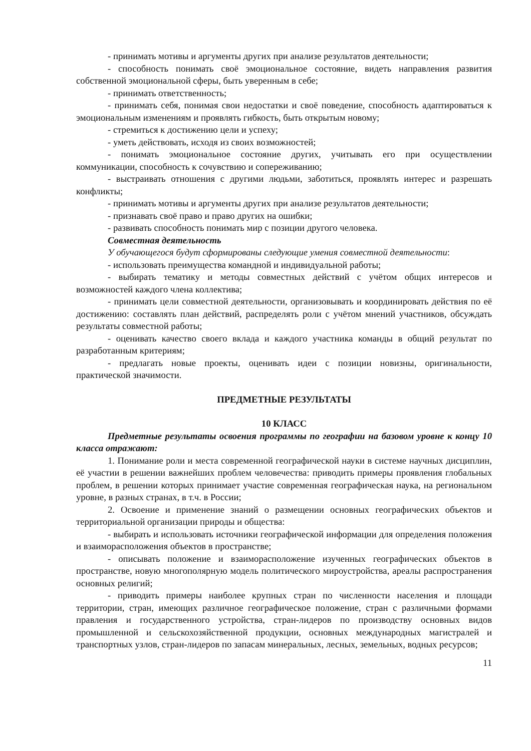- принимать мотивы и аргументы других при анализе результатов деятельности;
- способность понимать своё эмоциональное состояние, видеть направления развития собственной эмоциональной сферы, быть уверенным в себе;
- принимать ответственность;
- принимать себя, понимая свои недостатки и своё поведение, способность адаптироваться к эмоциональным изменениям и проявлять гибкость, быть открытым новому;
- стремиться к достижению цели и успеху;
- уметь действовать, исходя из своих возможностей;
- понимать эмоциональное состояние других, учитывать его при осуществлении коммуникации, способность к сочувствию и сопереживанию;
- выстраивать отношения с другими людьми, заботиться, проявлять интерес и разрешать конфликты;
- принимать мотивы и аргументы других при анализе результатов деятельности;
- признавать своё право и право других на ошибки;
- развивать способность понимать мир с позиции другого человека.
Совместная деятельность
У обучающегося будут сформированы следующие умения совместной деятельности:
- использовать преимущества командной и индивидуальной работы;
- выбирать тематику и методы совместных действий с учётом общих интересов и возможностей каждого члена коллектива;
- принимать цели совместной деятельности, организовывать и координировать действия по её достижению: составлять план действий, распределять роли с учётом мнений участников, обсуждать результаты совместной работы;
- оценивать качество своего вклада и каждого участника команды в общий результат по разработанным критериям;
- предлагать новые проекты, оценивать идеи с позиции новизны, оригинальности, практической значимости.
ПРЕДМЕТНЫЕ РЕЗУЛЬТАТЫ
10 КЛАСС
Предметные результаты освоения программы по географии на базовом уровне к концу 10 класса отражают:
1. Понимание роли и места современной географической науки в системе научных дисциплин, её участии в решении важнейших проблем человечества: приводить примеры проявления глобальных проблем, в решении которых принимает участие современная географическая наука, на региональном уровне, в разных странах, в т.ч. в России;
2. Освоение и применение знаний о размещении основных географических объектов и территориальной организации природы и общества:
- выбирать и использовать источники географической информации для определения положения и взаиморасположения объектов в пространстве;
- описывать положение и взаиморасположение изученных географических объектов в пространстве, новую многополярную модель политического мироустройства, ареалы распространения основных религий;
- приводить примеры наиболее крупных стран по численности населения и площади территории, стран, имеющих различное географическое положение, стран с различными формами правления и государственного устройства, стран-лидеров по производству основных видов промышленной и сельскохозяйственной продукции, основных международных магистралей и транспортных узлов, стран-лидеров по запасам минеральных, лесных, земельных, водных ресурсов;
11